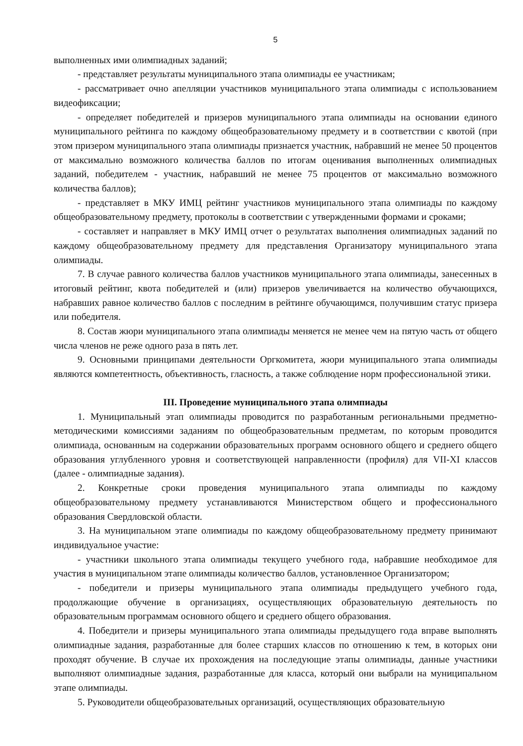5
выполненных ими олимпиадных заданий;
- представляет результаты муниципального этапа олимпиады ее участникам;
- рассматривает очно апелляции участников муниципального этапа олимпиады с использованием видеофиксации;
- определяет победителей и призеров муниципального этапа олимпиады на основании единого муниципального рейтинга по каждому общеобразовательному предмету и в соответствии с квотой (при этом призером муниципального этапа олимпиады признается участник, набравший не менее 50 процентов от максимально возможного количества баллов по итогам оценивания выполненных олимпиадных заданий, победителем - участник, набравший не менее 75 процентов от максимально возможного количества баллов);
- представляет в МКУ ИМЦ рейтинг участников муниципального этапа олимпиады по каждому общеобразовательному предмету, протоколы в соответствии с утвержденными формами и сроками;
- составляет и направляет в МКУ ИМЦ отчет о результатах выполнения олимпиадных заданий по каждому общеобразовательному предмету для представления Организатору муниципального этапа олимпиады.
7. В случае равного количества баллов участников муниципального этапа олимпиады, занесенных в итоговый рейтинг, квота победителей и (или) призеров увеличивается на количество обучающихся, набравших равное количество баллов с последним в рейтинге обучающимся, получившим статус призера или победителя.
8. Состав жюри муниципального этапа олимпиады меняется не менее чем на пятую часть от общего числа членов не реже одного раза в пять лет.
9. Основными принципами деятельности Оргкомитета, жюри муниципального этапа олимпиады являются компетентность, объективность, гласность, а также соблюдение норм профессиональной этики.
III. Проведение муниципального этапа олимпиады
1. Муниципальный этап олимпиады проводится по разработанным региональными предметно-методическими комиссиями заданиям по общеобразовательным предметам, по которым проводится олимпиада, основанным на содержании образовательных программ основного общего и среднего общего образования углубленного уровня и соответствующей направленности (профиля) для VII-XI классов (далее - олимпиадные задания).
2. Конкретные сроки проведения муниципального этапа олимпиады по каждому общеобразовательному предмету устанавливаются Министерством общего и профессионального образования Свердловской области.
3. На муниципальном этапе олимпиады по каждому общеобразовательному предмету принимают индивидуальное участие:
- участники школьного этапа олимпиады текущего учебного года, набравшие необходимое для участия в муниципальном этапе олимпиады количество баллов, установленное Организатором;
- победители и призеры муниципального этапа олимпиады предыдущего учебного года, продолжающие обучение в организациях, осуществляющих образовательную деятельность по образовательным программам основного общего и среднего общего образования.
4. Победители и призеры муниципального этапа олимпиады предыдущего года вправе выполнять олимпиадные задания, разработанные для более старших классов по отношению к тем, в которых они проходят обучение. В случае их прохождения на последующие этапы олимпиады, данные участники выполняют олимпиадные задания, разработанные для класса, который они выбрали на муниципальном этапе олимпиады.
5. Руководители общеобразовательных организаций, осуществляющих образовательную